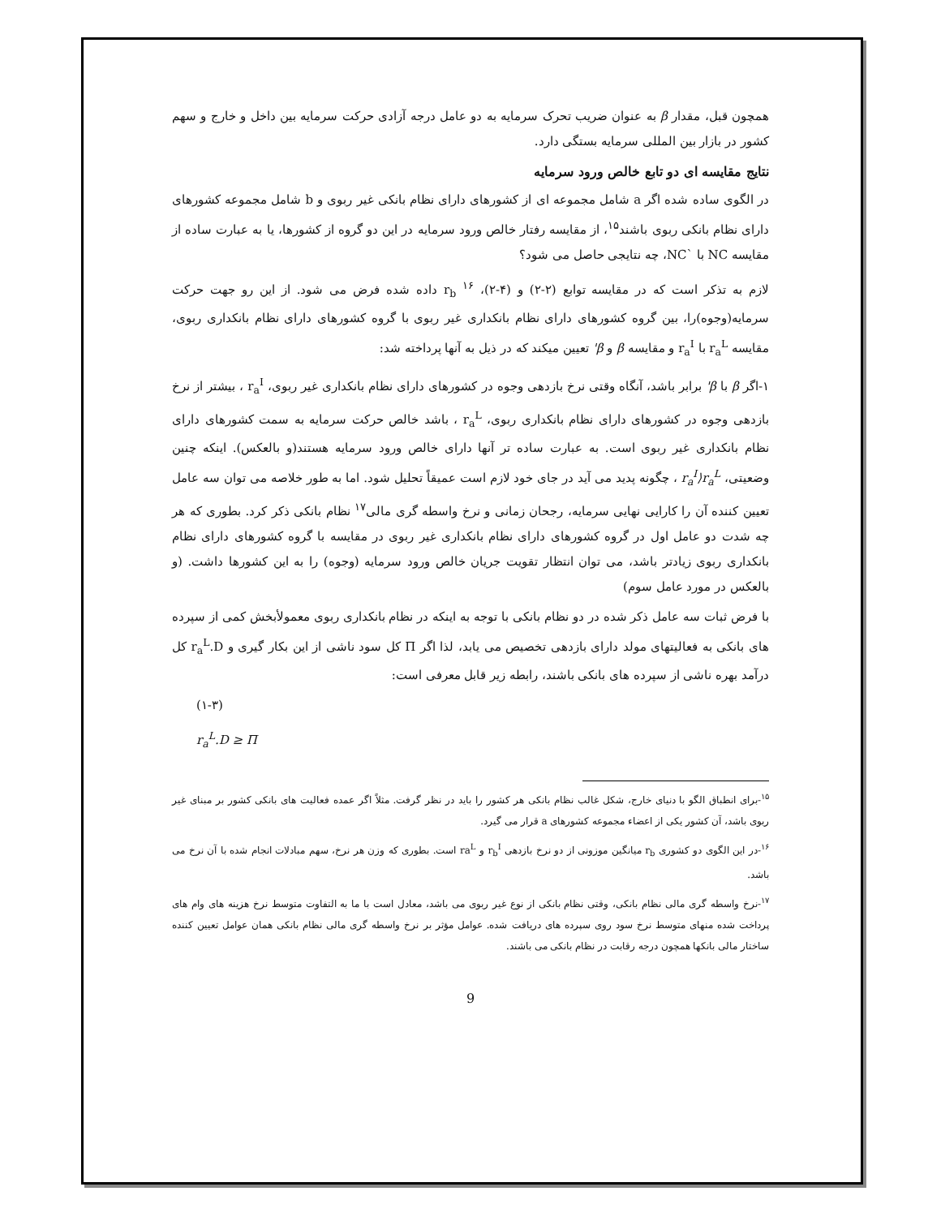همچون قبل، مقدار β به عنوان ضریب تحرک سرمایه به دو عامل درجه آزادی حرکت سرمایه بین داخل و خارج و سهم کشور در بازار بین المللی سرمایه بستگی دارد.
نتایج مقایسه ای دو تابع خالص ورود سرمایه
در الگوی ساده شده اگر a شامل مجموعه ای از کشورهای دارای نظام بانکی غیر ربوی و b شامل مجموعه کشورهای دارای نظام بانکی ربوی باشند<sup>۱۵</sup>، از مقایسه رفتار خالص ورود سرمایه در این دو گروه از کشورها، یا به عبارت ساده از مقایسه NC با `NC، چه نتایجی حاصل می شود؟
لازم به تذکر است که در مقایسه توابع (۲-۲) و (۴-۲)، r<sub>b</sub> <sup>۱۶</sup> داده شده فرض می شود. از این رو جهت حرکت سرمایه(وجوه)را، بین گروه کشورهای دارای نظام بانکداری غیر ربوی با گروه کشورهای دارای نظام بانکداری ربوی، مقایسه r<sub>a</sub><sup>L</sup> با r<sub>a</sub><sup>I</sup> و مقایسه β و β' تعیین میکند که در ذیل به آنها پرداخته شد:
۱-اگر β با β' برابر باشد، آنگاه وقتی نرخ بازدهی وجوه در کشورهای دارای نظام بانکداری غیر ربوی، r<sub>a</sub><sup>I</sup> ، بیشتر از نرخ بازدهی وجوه در کشورهای دارای نظام بانکداری ربوی، r<sub>a</sub><sup>L</sup> ، باشد خالص حرکت سرمایه به سمت کشورهای دارای نظام بانکداری غیر ربوی است. به عبارت ساده تر آنها دارای خالص ورود سرمایه هستند(و بالعکس). اینکه چنین وضعیتی، r<sub>a</sub><sup>I</sup>⟩r<sub>a</sub><sup>L</sup> ، چگونه پدید می آید در جای خود لازم است عمیقاً تحلیل شود. اما به طور خلاصه می توان سه عامل تعیین کننده آن را کارایی نهایی سرمایه، رجحان زمانی و نرخ واسطه گری مالی<sup>۱۷</sup> نظام بانکی ذکر کرد. بطوری که هر چه شدت دو عامل اول در گروه کشورهای دارای نظام بانکداری غیر ربوی در مقایسه با گروه کشورهای دارای نظام بانکداری ربوی زیادتر باشد، می توان انتظار تقویت جریان خالص ورود سرمایه (وجوه) را به این کشورها داشت. (و بالعکس در مورد عامل سوم)
با فرض ثبات سه عامل ذکر شده در دو نظام بانکی با توجه به اینکه در نظام بانکداری ربوی معمولأبخش کمی از سپرده های بانکی به فعالیتهای مولد دارای بازدهی تخصیص می یابد، لذا اگر Π کل سود ناشی از این بکار گیری و r<sub>a</sub><sup>L</sup>.D کل درآمد بهره ناشی از سپرده های بانکی باشند، رابطه زیر قابل معرفی است:
(۱-۳)
r<sub>a</sub><sup>L</sup>.D ≥ Π
<sup>۱۵</sup>-برای انطباق الگو با دنیای خارج، شکل غالب نظام بانکی هر کشور را باید در نظر گرفت. مثلاً اگر عمده فعالیت های بانکی کشور بر مبنای غیر ربوی باشد، آن کشور یکی از اعضاء مجموعه کشورهای a قرار می گیرد.
<sup>۱۶</sup>-در این الگوی دو کشوری r<sub>b</sub> میانگین موزونی از دو نرخ بازدهی r<sub>b</sub><sup>I</sup> و ra<sup>L</sup> است. بطوری که وزن هر نرخ، سهم مبادلات انجام شده با آن نرخ می باشد.
<sup>۱۷</sup>-نرخ واسطه گری مالی نظام بانکی، وقتی نظام بانکی از نوع غیر ربوی می باشد، معادل است با ما به التفاوت متوسط نرخ هزینه های وام های پرداخت شده منهای متوسط نرخ سود روی سپرده های دریافت شده. عوامل مؤثر بر نرخ واسطه گری مالی نظام بانکی همان عوامل تعیین کننده ساختار مالی بانکها همچون درجه رقابت در نظام بانکی می باشند.
9